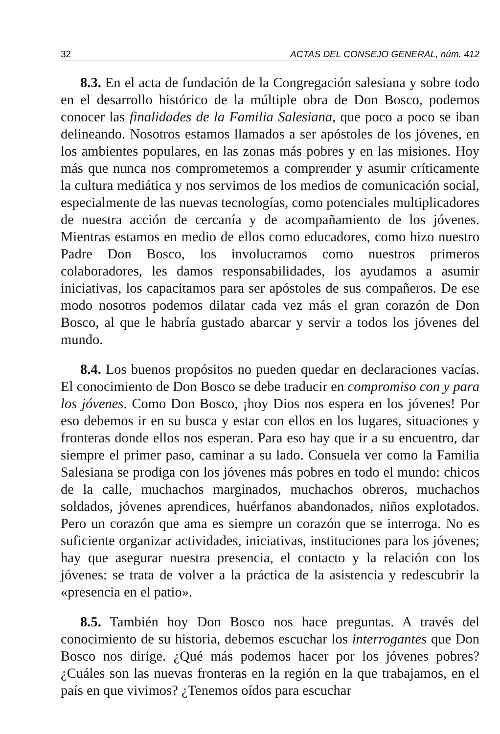32 ACTAS DEL CONSEJO GENERAL, núm. 412
8.3. En el acta de fundación de la Congregación salesiana y sobre todo en el desarrollo histórico de la múltiple obra de Don Bosco, podemos conocer las finalidades de la Familia Salesiana, que poco a poco se iban delineando. Nosotros estamos llamados a ser apóstoles de los jóvenes, en los ambientes populares, en las zonas más pobres y en las misiones. Hoy más que nunca nos comprometemos a comprender y asumir críticamente la cultura mediática y nos servimos de los medios de comunicación social, especialmente de las nuevas tecnologías, como potenciales multiplicadores de nuestra acción de cercanía y de acompañamiento de los jóvenes. Mientras estamos en medio de ellos como educadores, como hizo nuestro Padre Don Bosco, los involucramos como nuestros primeros colaboradores, les damos responsabilidades, los ayudamos a asumir iniciativas, los capacitamos para ser apóstoles de sus compañeros. De ese modo nosotros podemos dilatar cada vez más el gran corazón de Don Bosco, al que le habría gustado abarcar y servir a todos los jóvenes del mundo.
8.4. Los buenos propósitos no pueden quedar en declaraciones vacías. El conocimiento de Don Bosco se debe traducir en compromiso con y para los jóvenes. Como Don Bosco, ¡hoy Dios nos espera en los jóvenes! Por eso debemos ir en su busca y estar con ellos en los lugares, situaciones y fronteras donde ellos nos esperan. Para eso hay que ir a su encuentro, dar siempre el primer paso, caminar a su lado. Consuela ver como la Familia Salesiana se prodiga con los jóvenes más pobres en todo el mundo: chicos de la calle, muchachos marginados, muchachos obreros, muchachos soldados, jóvenes aprendices, huérfanos abandonados, niños explotados. Pero un corazón que ama es siempre un corazón que se interroga. No es suficiente organizar actividades, iniciativas, instituciones para los jóvenes; hay que asegurar nuestra presencia, el contacto y la relación con los jóvenes: se trata de volver a la práctica de la asistencia y redescubrir la «presencia en el patio».
8.5. También hoy Don Bosco nos hace preguntas. A través del conocimiento de su historia, debemos escuchar los interrogantes que Don Bosco nos dirige. ¿Qué más podemos hacer por los jóvenes pobres? ¿Cuáles son las nuevas fronteras en la región en la que trabajamos, en el país en que vivimos? ¿Tenemos oídos para escuchar